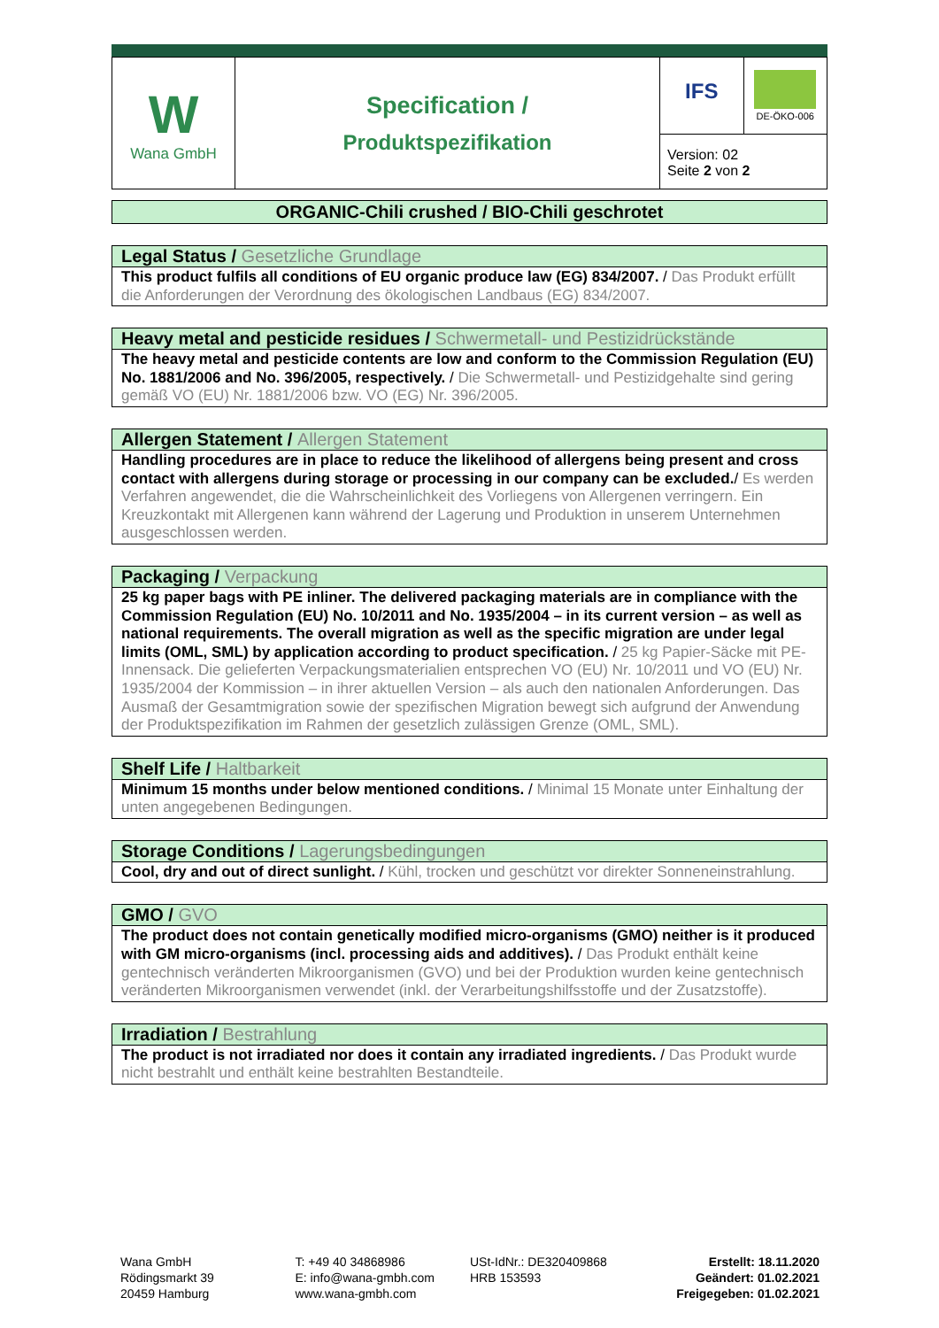| W Wana GmbH | Specification / Produktspezifikation | IFS DE-ÖKO-006 Version: 02 Seite 2 von 2 |
ORGANIC-Chili crushed / BIO-Chili geschrotet
Legal Status / Gesetzliche Grundlage
This product fulfils all conditions of EU organic produce law (EG) 834/2007. / Das Produkt erfüllt die Anforderungen der Verordnung des ökologischen Landbaus (EG) 834/2007.
Heavy metal and pesticide residues / Schwermetall- und Pestizidrückstände
The heavy metal and pesticide contents are low and conform to the Commission Regulation (EU) No. 1881/2006 and No. 396/2005, respectively. / Die Schwermetall- und Pestizidgehalte sind gering gemäß VO (EU) Nr. 1881/2006 bzw. VO (EG) Nr. 396/2005.
Allergen Statement / Allergen Statement
Handling procedures are in place to reduce the likelihood of allergens being present and cross contact with allergens during storage or processing in our company can be excluded./ Es werden Verfahren angewendet, die die Wahrscheinlichkeit des Vorliegens von Allergenen verringern. Ein Kreuzkontakt mit Allergenen kann während der Lagerung und Produktion in unserem Unternehmen ausgeschlossen werden.
Packaging / Verpackung
25 kg paper bags with PE inliner. The delivered packaging materials are in compliance with the Commission Regulation (EU) No. 10/2011 and No. 1935/2004 – in its current version – as well as national requirements. The overall migration as well as the specific migration are under legal limits (OML, SML) by application according to product specification. / 25 kg Papier-Säcke mit PE-Innensack. Die gelieferten Verpackungsmaterialien entsprechen VO (EU) Nr. 10/2011 und VO (EU) Nr. 1935/2004 der Kommission – in ihrer aktuellen Version – als auch den nationalen Anforderungen. Das Ausmaß der Gesamtmigration sowie der spezifischen Migration bewegt sich aufgrund der Anwendung der Produktspezifikation im Rahmen der gesetzlich zulässigen Grenze (OML, SML).
Shelf Life / Haltbarkeit
Minimum 15 months under below mentioned conditions. / Minimal 15 Monate unter Einhaltung der unten angegebenen Bedingungen.
Storage Conditions / Lagerungsbedingungen
Cool, dry and out of direct sunlight. / Kühl, trocken und geschützt vor direkter Sonneneinstrahlung.
GMO / GVO
The product does not contain genetically modified micro-organisms (GMO) neither is it produced with GM micro-organisms (incl. processing aids and additives). / Das Produkt enthält keine gentechnisch veränderten Mikroorganismen (GVO) und bei der Produktion wurden keine gentechnisch veränderten Mikroorganismen verwendet (inkl. der Verarbeitungshilfsstoffe und der Zusatzstoffe).
Irradiation / Bestrahlung
The product is not irradiated nor does it contain any irradiated ingredients. / Das Produkt wurde nicht bestrahlt und enthält keine bestrahlten Bestandteile.
Wana GmbH
Rödingsmarkt 39
20459 Hamburg
T: +49 40 34868986
E: info@wana-gmbh.com
www.wana-gmbh.com
USt-IdNr.: DE320409868
HRB 153593
Erstellt: 18.11.2020
Geändert: 01.02.2021
Freigegeben: 01.02.2021